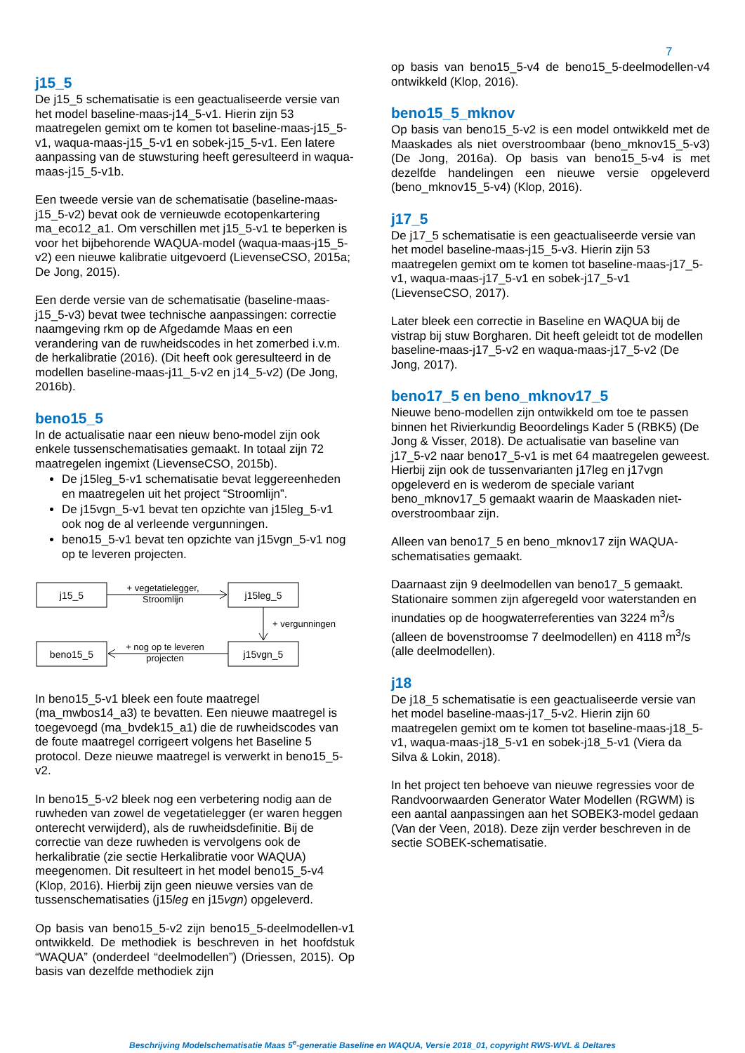7
j15_5
De j15_5 schematisatie is een geactualiseerde versie van het model baseline-maas-j14_5-v1. Hierin zijn 53 maatregelen gemixt om te komen tot baseline-maas-j15_5-v1, waqua-maas-j15_5-v1 en sobek-j15_5-v1. Een latere aanpassing van de stuwsturing heeft geresulteerd in waqua-maas-j15_5-v1b.
Een tweede versie van de schematisatie (baseline-maas-j15_5-v2) bevat ook de vernieuwde ecotopenkartering ma_eco12_a1. Om verschillen met j15_5-v1 te beperken is voor het bijbehorende WAQUA-model (waqua-maas-j15_5-v2) een nieuwe kalibratie uitgevoerd (LievenseCSO, 2015a; De Jong, 2015).
Een derde versie van de schematisatie (baseline-maas-j15_5-v3) bevat twee technische aanpassingen: correctie naamgeving rkm op de Afgedamde Maas en een verandering van de ruwheidscodes in het zomerbed i.v.m. de herkalibratie (2016). (Dit heeft ook geresulteerd in de modellen baseline-maas-j11_5-v2 en j14_5-v2) (De Jong, 2016b).
beno15_5
In de actualisatie naar een nieuw beno-model zijn ook enkele tussenschematisaties gemaakt. In totaal zijn 72 maatregelen ingemixt (LievenseCSO, 2015b).
De j15leg_5-v1 schematisatie bevat leggereenheden en maatregelen uit het project “Stroomlijn”.
De j15vgn_5-v1 bevat ten opzichte van j15leg_5-v1 ook nog de al verleende vergunningen.
beno15_5-v1 bevat ten opzichte van j15vgn_5-v1 nog op te leveren projecten.
j15_5
j15leg_5
beno15_5
j15vgn_5
+ vegetatielegger,
Stroomlijn
+ vergunningen
+ nog op te leveren
projecten
In beno15_5-v1 bleek een foute maatregel (ma_mwbos14_a3) te bevatten. Een nieuwe maatregel is toegevoegd (ma_bvdek15_a1) die de ruwheidscodes van de foute maatregel corrigeert volgens het Baseline 5 protocol. Deze nieuwe maatregel is verwerkt in beno15_5-v2.
In beno15_5-v2 bleek nog een verbetering nodig aan de ruwheden van zowel de vegetatielegger (er waren heggen onterecht verwijderd), als de ruwheidsdefinitie. Bij de correctie van deze ruwheden is vervolgens ook de herkalibratie (zie sectie Herkalibratie voor WAQUA) meegenomen. Dit resulteert in het model beno15_5-v4 (Klop, 2016). Hierbij zijn geen nieuwe versies van de tussenschematisaties (j15leg en j15vgn) opgeleverd.
Op basis van beno15_5-v2 zijn beno15_5-deelmodellen-v1 ontwikkeld. De methodiek is beschreven in het hoofdstuk “WAQUA” (onderdeel “deelmodellen”) (Driessen, 2015). Op basis van dezelfde methodiek zijn
op basis van beno15_5-v4 de beno15_5-deelmodellen-v4 ontwikkeld (Klop, 2016).
beno15_5_mknov
Op basis van beno15_5-v2 is een model ontwikkeld met de Maaskades als niet overstroombaar (beno_mknov15_5-v3) (De Jong, 2016a). Op basis van beno15_5-v4 is met dezelfde handelingen een nieuwe versie opgeleverd (beno_mknov15_5-v4) (Klop, 2016).
j17_5
De j17_5 schematisatie is een geactualiseerde versie van het model baseline-maas-j15_5-v3. Hierin zijn 53 maatregelen gemixt om te komen tot baseline-maas-j17_5-v1, waqua-maas-j17_5-v1 en sobek-j17_5-v1 (LievenseCSO, 2017).
Later bleek een correctie in Baseline en WAQUA bij de vistrap bij stuw Borgharen. Dit heeft geleidt tot de modellen baseline-maas-j17_5-v2 en waqua-maas-j17_5-v2 (De Jong, 2017).
beno17_5 en beno_mknov17_5
Nieuwe beno-modellen zijn ontwikkeld om toe te passen binnen het Rivierkundig Beoordelings Kader 5 (RBK5) (De Jong & Visser, 2018). De actualisatie van baseline van j17_5-v2 naar beno17_5-v1 is met 64 maatregelen geweest. Hierbij zijn ook de tussenvarianten j17leg en j17vgn opgeleverd en is wederom de speciale variant beno_mknov17_5 gemaakt waarin de Maaskaden niet-overstroombaar zijn.
Alleen van beno17_5 en beno_mknov17 zijn WAQUA-schematisaties gemaakt.
Daarnaast zijn 9 deelmodellen van beno17_5 gemaakt. Stationaire sommen zijn afgeregeld voor waterstanden en inundaties op de hoogwaterreferenties van 3224 m<sup>3</sup>/s (alleen de bovenstroomse 7 deelmodellen) en 4118 m<sup>3</sup>/s (alle deelmodellen).
j18
De j18_5 schematisatie is een geactualiseerde versie van het model baseline-maas-j17_5-v2. Hierin zijn 60 maatregelen gemixt om te komen tot baseline-maas-j18_5-v1, waqua-maas-j18_5-v1 en sobek-j18_5-v1 (Viera da Silva & Lokin, 2018).
In het project ten behoeve van nieuwe regressies voor de Randvoorwaarden Generator Water Modellen (RGWM) is een aantal aanpassingen aan het SOBEK3-model gedaan (Van der Veen, 2018). Deze zijn verder beschreven in de sectie SOBEK-schematisatie.
Beschrijving Modelschematisatie Maas 5<sup>e</sup>-generatie Baseline en WAQUA, Versie 2018_01, copyright RWS-WVL & Deltares